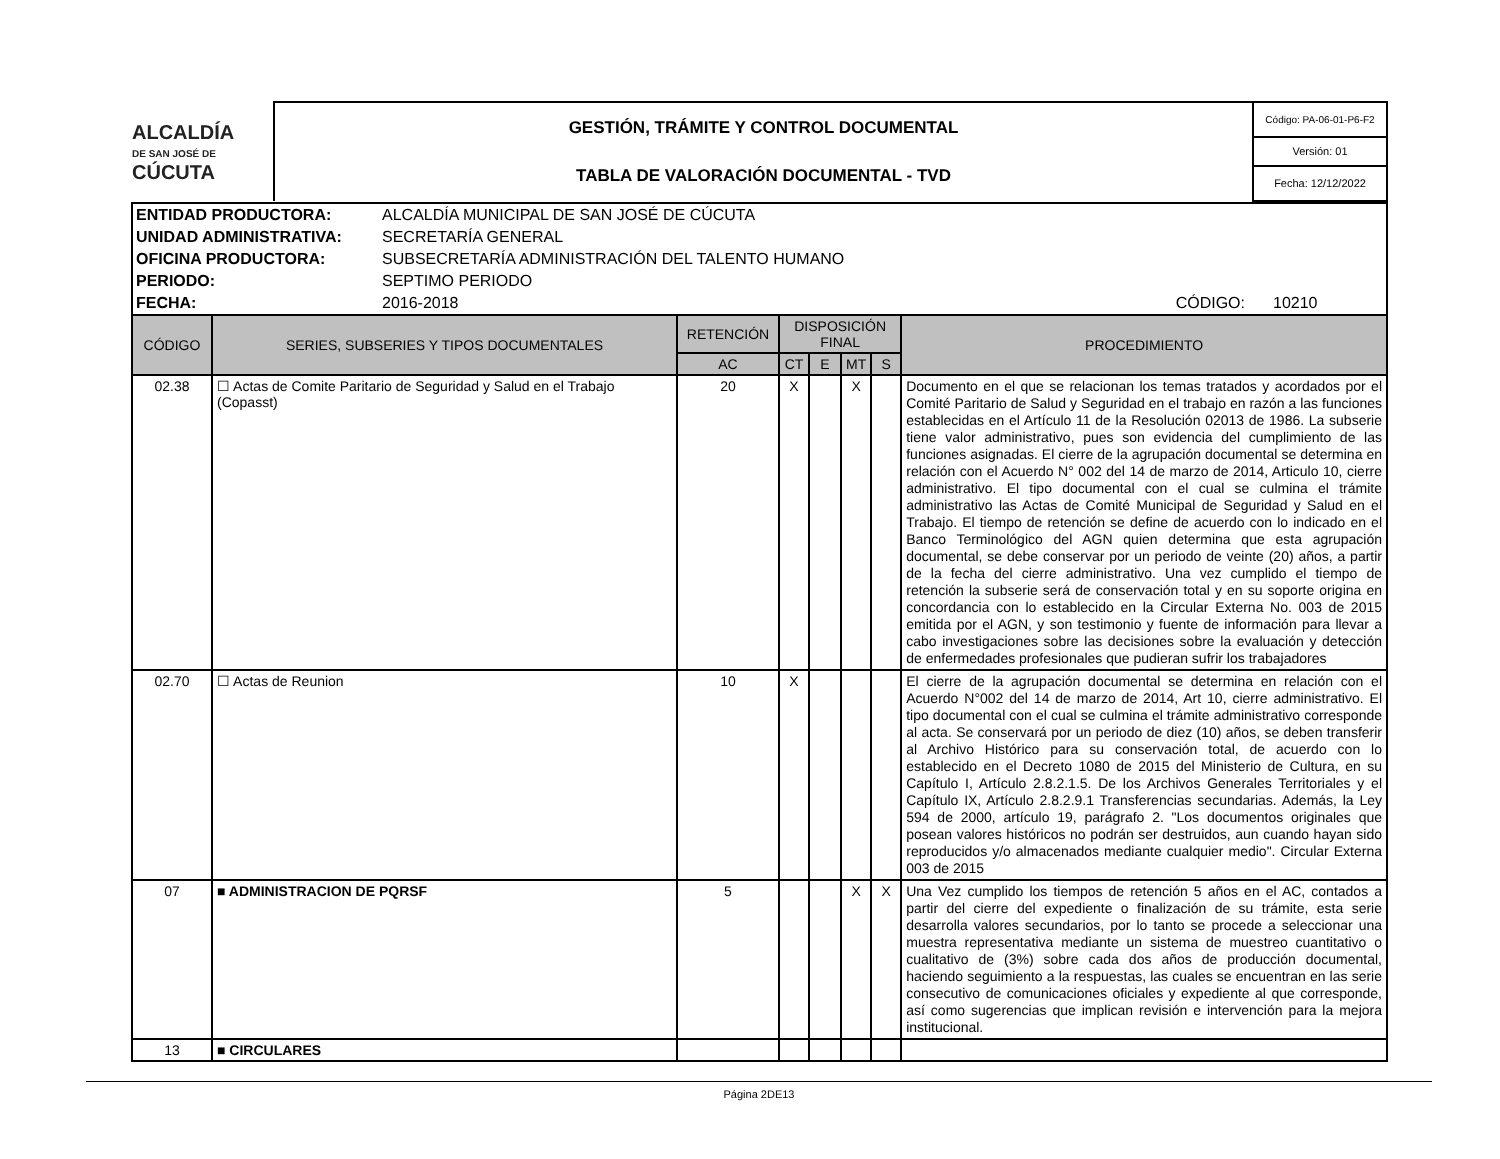| ALCALDÍA DE SAN JOSÉ DE CÚCUTA | GESTIÓN, TRÁMITE Y CONTROL DOCUMENTAL TABLA DE VALORACIÓN DOCUMENTAL - TVD | Código: PA-06-01-P6-F2 |
| | | Versión: 01 |
| | | Fecha: 12/12/2022 |
| ENTIDAD PRODUCTORA: | ALCALDÍA MUNICIPAL DE SAN JOSÉ DE CÚCUTA | | |
| UNIDAD ADMINISTRATIVA: | SECRETARÍA GENERAL | | |
| OFICINA PRODUCTORA: | SUBSECRETARÍA ADMINISTRACIÓN DEL TALENTO HUMANO | | |
| PERIODO: | SEPTIMO PERIODO | | |
| FECHA: | 2016-2018 | CÓDIGO: | 10210 |
| CÓDIGO | SERIES, SUBSERIES Y TIPOS DOCUMENTALES | RETENCIÓN | DISPOSICIÓN FINAL | | | | PROCEDIMIENTO |
| --- | --- | --- | --- | --- | --- | --- | --- |
| | | AC | CT | E | MT | S | |
| 02.38 | ☐ Actas de Comite Paritario de Seguridad y Salud en el Trabajo (Copasst) | 20 | X | | X | | Documento en el que se relacionan los temas tratados y acordados por el Comité Paritario de Salud y Seguridad en el trabajo en razón a las funciones establecidas en el Artículo 11 de la Resolución 02013 de 1986. La subserie tiene valor administrativo, pues son evidencia del cumplimiento de las funciones asignadas. El cierre de la agrupación documental se determina en relación con el Acuerdo N° 002 del 14 de marzo de 2014, Articulo 10, cierre administrativo. El tipo documental con el cual se culmina el trámite administrativo las Actas de Comité Municipal de Seguridad y Salud en el Trabajo. El tiempo de retención se define de acuerdo con lo indicado en el Banco Terminológico del AGN quien determina que esta agrupación documental, se debe conservar por un periodo de veinte (20) años, a partir de la fecha del cierre administrativo. Una vez cumplido el tiempo de retención la subserie será de conservación total y en su soporte origina en concordancia con lo establecido en la Circular Externa No. 003 de 2015 emitida por el AGN, y son testimonio y fuente de información para llevar a cabo investigaciones sobre las decisiones sobre la evaluación y detección de enfermedades profesionales que pudieran sufrir los trabajadores |
| 02.70 | ☐ Actas de Reunion | 10 | X | | | | El cierre de la agrupación documental se determina en relación con el Acuerdo N°002 del 14 de marzo de 2014, Art 10, cierre administrativo. El tipo documental con el cual se culmina el trámite administrativo corresponde al acta. Se conservará por un periodo de diez (10) años, se deben transferir al Archivo Histórico para su conservación total, de acuerdo con lo establecido en el Decreto 1080 de 2015 del Ministerio de Cultura, en su Capítulo I, Artículo 2.8.2.1.5. De los Archivos Generales Territoriales y el Capítulo IX, Artículo 2.8.2.9.1 Transferencias secundarias. Además, la Ley 594 de 2000, artículo 19, parágrafo 2. "Los documentos originales que posean valores históricos no podrán ser destruidos, aun cuando hayan sido reproducidos y/o almacenados mediante cualquier medio". Circular Externa 003 de 2015 |
| 07 | ■ ADMINISTRACION DE PQRSF | 5 | | | X | X | Una Vez cumplido los tiempos de retención 5 años en el AC, contados a partir del cierre del expediente o finalización de su trámite, esta serie desarrolla valores secundarios, por lo tanto se procede a seleccionar una muestra representativa mediante un sistema de muestreo cuantitativo o cualitativo de (3%) sobre cada dos años de producción documental, haciendo seguimiento a la respuestas, las cuales se encuentran en las serie consecutivo de comunicaciones oficiales y expediente al que corresponde, así como sugerencias que implican revisión e intervención para la mejora institucional. |
| 13 | ■ CIRCULARES | | | | | | |
Página 2DE13